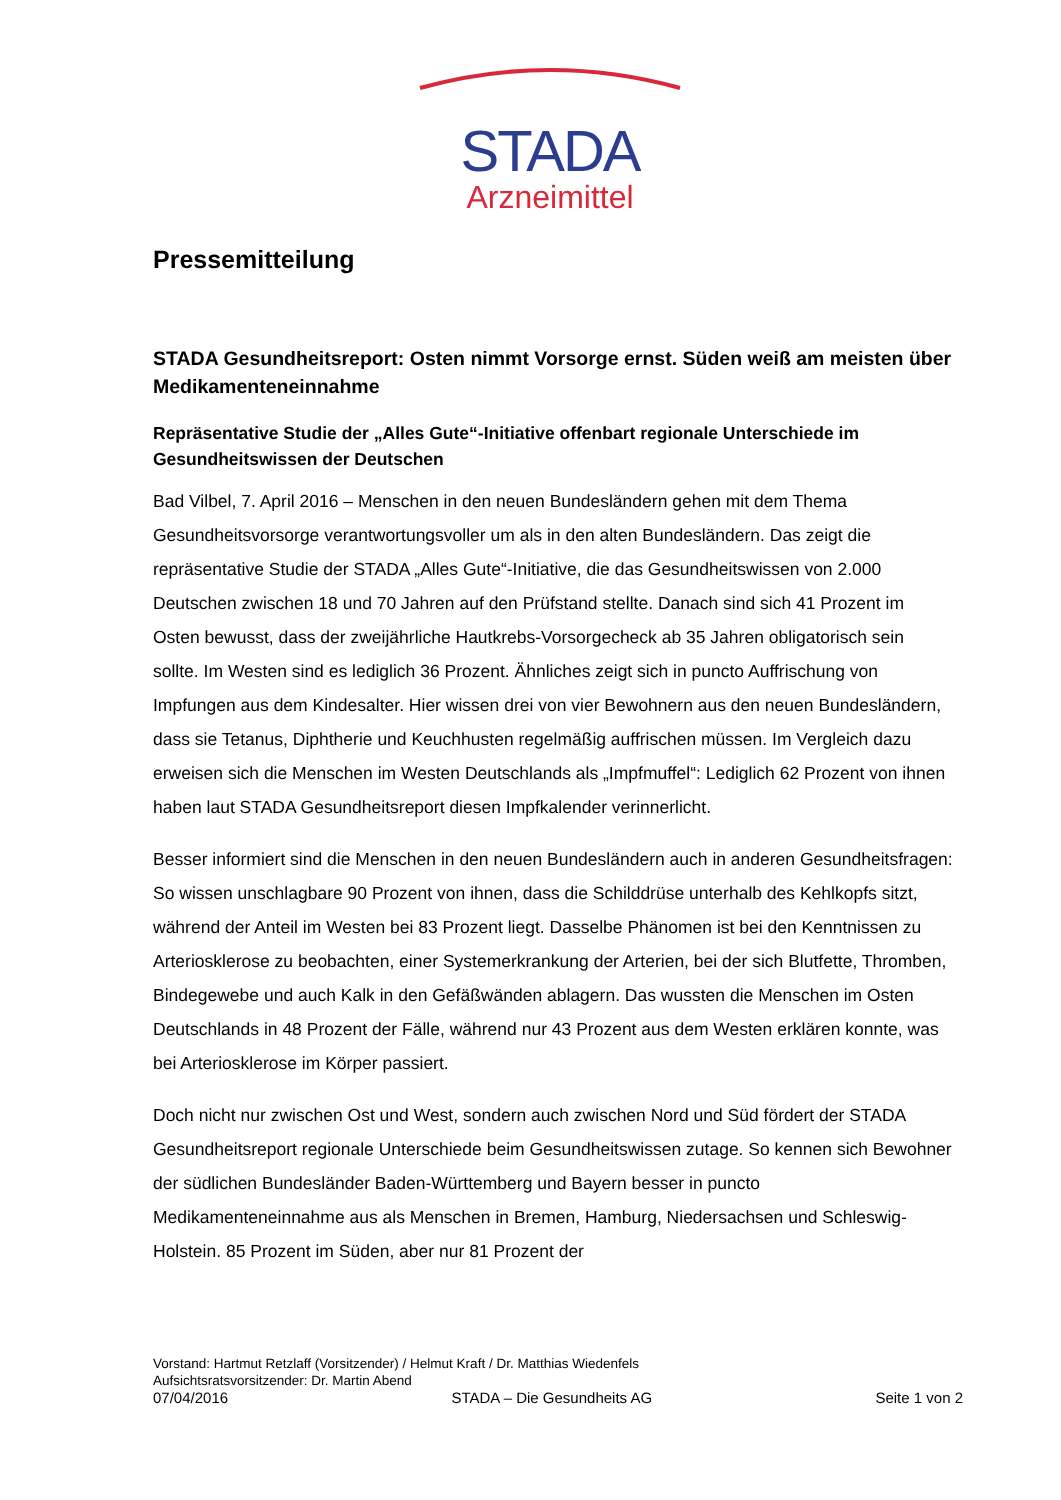STADA
Arzneimittel
Pressemitteilung
STADA Gesundheitsreport: Osten nimmt Vorsorge ernst. Süden weiß am meisten über Medikamenteneinnahme
Repräsentative Studie der „Alles Gute“-Initiative offenbart regionale Unterschiede im Gesundheitswissen der Deutschen
Bad Vilbel, 7. April 2016 – Menschen in den neuen Bundesländern gehen mit dem Thema Gesundheitsvorsorge verantwortungsvoller um als in den alten Bundesländern. Das zeigt die repräsentative Studie der STADA „Alles Gute“-Initiative, die das Gesundheitswissen von 2.000 Deutschen zwischen 18 und 70 Jahren auf den Prüfstand stellte. Danach sind sich 41 Prozent im Osten bewusst, dass der zweijährliche Hautkrebs-Vorsorgecheck ab 35 Jahren obligatorisch sein sollte. Im Westen sind es lediglich 36 Prozent. Ähnliches zeigt sich in puncto Auffrischung von Impfungen aus dem Kindesalter. Hier wissen drei von vier Bewohnern aus den neuen Bundesländern, dass sie Tetanus, Diphtherie und Keuchhusten regelmäßig auffrischen müssen. Im Vergleich dazu erweisen sich die Menschen im Westen Deutschlands als „Impfmuffel“: Lediglich 62 Prozent von ihnen haben laut STADA Gesundheitsreport diesen Impfkalender verinnerlicht.
Besser informiert sind die Menschen in den neuen Bundesländern auch in anderen Gesundheitsfragen: So wissen unschlagbare 90 Prozent von ihnen, dass die Schilddrüse unterhalb des Kehlkopfs sitzt, während der Anteil im Westen bei 83 Prozent liegt. Dasselbe Phänomen ist bei den Kenntnissen zu Arteriosklerose zu beobachten, einer Systemerkrankung der Arterien, bei der sich Blutfette, Thromben, Bindegewebe und auch Kalk in den Gefäßwänden ablagern. Das wussten die Menschen im Osten Deutschlands in 48 Prozent der Fälle, während nur 43 Prozent aus dem Westen erklären konnte, was bei Arteriosklerose im Körper passiert.
Doch nicht nur zwischen Ost und West, sondern auch zwischen Nord und Süd fördert der STADA Gesundheitsreport regionale Unterschiede beim Gesundheitswissen zutage. So kennen sich Bewohner der südlichen Bundesländer Baden-Württemberg und Bayern besser in puncto Medikamenteneinnahme aus als Menschen in Bremen, Hamburg, Niedersachsen und Schleswig-Holstein. 85 Prozent im Süden, aber nur 81 Prozent der
Vorstand: Hartmut Retzlaff (Vorsitzender) / Helmut Kraft / Dr. Matthias Wiedenfels
Aufsichtsratsvorsitzender: Dr. Martin Abend
07/04/2016 STADA – Die Gesundheits AG Seite 1 von 2